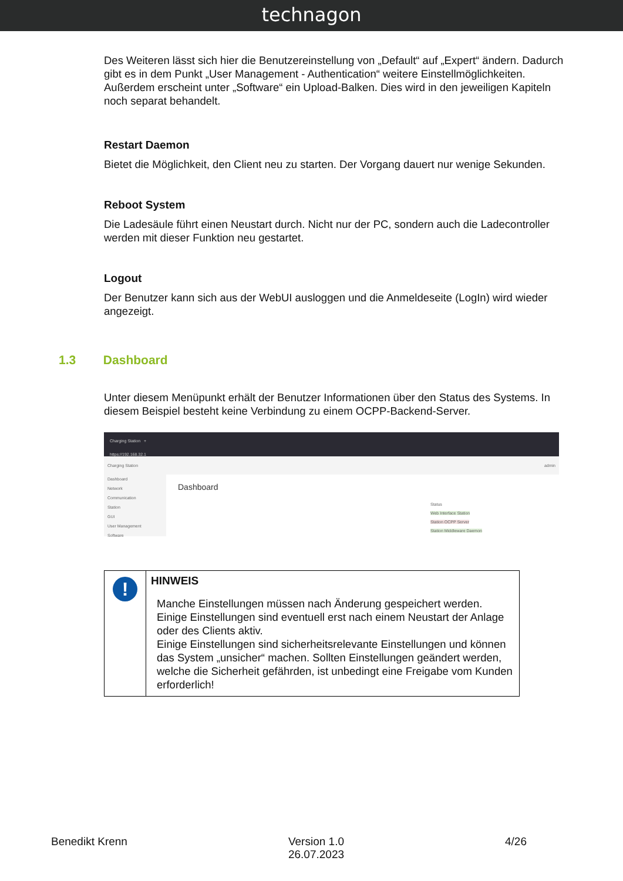technagon
Des Weiteren lässt sich hier die Benutzereinstellung von „Default“ auf „Expert“ ändern. Dadurch gibt es in dem Punkt „User Management - Authentication“ weitere Einstellmöglichkeiten. Außerdem erscheint unter „Software“ ein Upload-Balken. Dies wird in den jeweiligen Kapiteln noch separat behandelt.
Restart Daemon
Bietet die Möglichkeit, den Client neu zu starten. Der Vorgang dauert nur wenige Sekunden.
Reboot System
Die Ladesäule führt einen Neustart durch. Nicht nur der PC, sondern auch die Ladecontroller werden mit dieser Funktion neu gestartet.
Logout
Der Benutzer kann sich aus der WebUI ausloggen und die Anmeldeseite (LogIn) wird wieder angezeigt.
1.3 Dashboard
Unter diesem Menüpunkt erhält der Benutzer Informationen über den Status des Systems. In diesem Beispiel besteht keine Verbindung zu einem OCPP-Backend-Server.
Charging Station +
https://192.168.32.1
Charging Station admin
Dashboard
Network
Communication
Station
GUI
User Management
Software
Dashboard
Status
Web Interface Station
Station OCPP Server
Station Middleware Daemon
| ! | HINWEIS Manche Einstellungen müssen nach Änderung gespeichert werden. Einige Einstellungen sind eventuell erst nach einem Neustart der Anlage oder des Clients aktiv. Einige Einstellungen sind sicherheitsrelevante Einstellungen und können das System „unsicher“ machen. Sollten Einstellungen geändert werden, welche die Sicherheit gefährden, ist unbedingt eine Freigabe vom Kunden erforderlich! |
Benedikt Krenn Version 1.0
26.07.2023 4/26